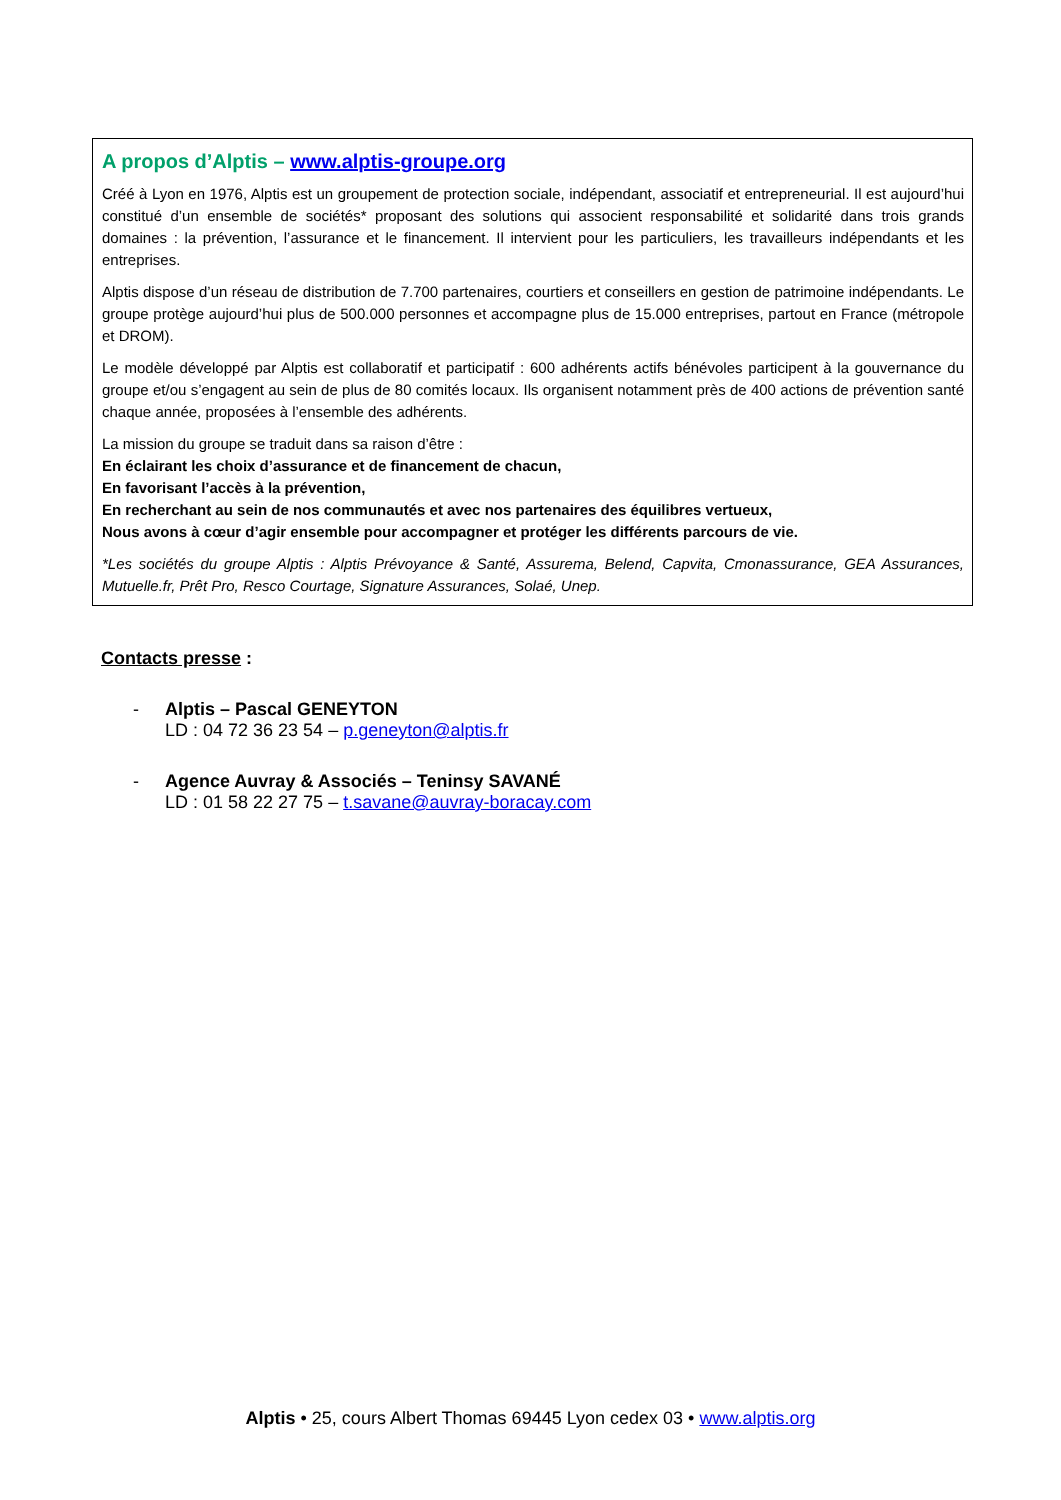A propos d’Alptis – www.alptis-groupe.org
Créé à Lyon en 1976, Alptis est un groupement de protection sociale, indépendant, associatif et entrepreneurial. Il est aujourd’hui constitué d’un ensemble de sociétés* proposant des solutions qui associent responsabilité et solidarité dans trois grands domaines : la prévention, l’assurance et le financement. Il intervient pour les particuliers, les travailleurs indépendants et les entreprises.
Alptis dispose d’un réseau de distribution de 7.700 partenaires, courtiers et conseillers en gestion de patrimoine indépendants. Le groupe protège aujourd’hui plus de 500.000 personnes et accompagne plus de 15.000 entreprises, partout en France (métropole et DROM).
Le modèle développé par Alptis est collaboratif et participatif : 600 adhérents actifs bénévoles participent à la gouvernance du groupe et/ou s’engagent au sein de plus de 80 comités locaux. Ils organisent notamment près de 400 actions de prévention santé chaque année, proposées à l’ensemble des adhérents.
La mission du groupe se traduit dans sa raison d’être :
En éclairant les choix d’assurance et de financement de chacun,
En favorisant l’accès à la prévention,
En recherchant au sein de nos communautés et avec nos partenaires des équilibres vertueux,
Nous avons à cœur d’agir ensemble pour accompagner et protéger les différents parcours de vie.
*Les sociétés du groupe Alptis : Alptis Prévoyance & Santé, Assurema, Belend, Capvita, Cmonassurance, GEA Assurances, Mutuelle.fr, Prêt Pro, Resco Courtage, Signature Assurances, Solaé, Unep.
Contacts presse :
- Alptis – Pascal GENEYTON
LD : 04 72 36 23 54 – p.geneyton@alptis.fr
- Agence Auvray & Associés – Teninsy SAVANÉ
LD : 01 58 22 27 75 – t.savane@auvray-boracay.com
Alptis • 25, cours Albert Thomas 69445 Lyon cedex 03 • www.alptis.org